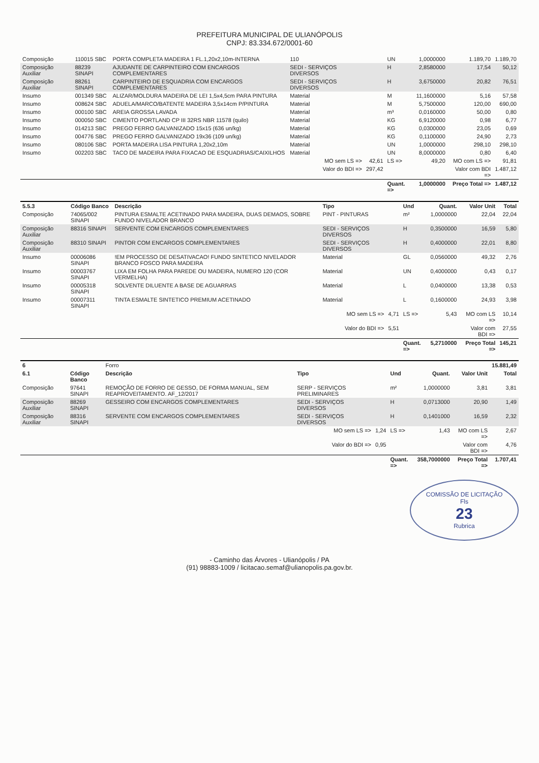PREFEITURA MUNICIPAL DE ULIANÓPOLIS
CNPJ: 83.334.672/0001-60
| Composição | 110015 SBC | PORTA COMPLETA MADEIRA 1 FL.1,20x2,10m-INTERNA | 110 | | UN | 1,0000000 | 1.189,70 | 1.189,70 |
| Composição Auxiliar | 88239 SINAPI | AJUDANTE DE CARPINTEIRO COM ENCARGOS COMPLEMENTARES | SEDI - SERVIÇOS DIVERSOS | | H | 2,8580000 | 17,54 | 50,12 |
| Composição Auxiliar | 88261 SINAPI | CARPINTEIRO DE ESQUADRIA COM ENCARGOS COMPLEMENTARES | SEDI - SERVIÇOS DIVERSOS | | H | 3,6750000 | 20,82 | 76,51 |
| Insumo | 001349 SBC | ALIZAR/MOLDURA MADEIRA DE LEI 1,5x4,5cm PARA PINTURA | Material | | M | 11,1600000 | 5,16 | 57,58 |
| Insumo | 008624 SBC | ADUELA/MARCO/BATENTE MADEIRA 3,5x14cm P/PINTURA | Material | | M | 5,7500000 | 120,00 | 690,00 |
| Insumo | 000100 SBC | AREIA GROSSA LAVADA | Material | | m³ | 0,0160000 | 50,00 | 0,80 |
| Insumo | 000050 SBC | CIMENTO PORTLAND CP III 32RS NBR 11578 (quilo) | Material | | KG | 6,9120000 | 0,98 | 6,77 |
| Insumo | 014213 SBC | PREGO FERRO GALVANIZADO 15x15 (636 un/kg) | Material | | KG | 0,0300000 | 23,05 | 0,69 |
| Insumo | 004776 SBC | PREGO FERRO GALVANIZADO 19x36 (109 un/kg) | Material | | KG | 0,1100000 | 24,90 | 2,73 |
| Insumo | 080106 SBC | PORTA MADEIRA LISA PINTURA 1,20x2,10m | Material | | UN | 1,0000000 | 298,10 | 298,10 |
| Insumo | 002203 SBC | TACO DE MADEIRA PARA FIXACAO DE ESQUADRIAS/CAIXILHOS | Material | | UN | 8,0000000 | 0,80 | 6,40 |
| | | | MO sem LS => | 42,61 | LS => | 49,20 | MO com LS => | 91,81 |
| | | | Valor do BDI => | 297,42 | | | Valor com BDI => | 1.487,12 |
| | | | | | Quant. => | 1,0000000 | Preço Total => | 1.487,12 |
| 5.5.3 | Código Banco | Descrição | Tipo | | Und | Quant. | Valor Unit | Total |
| --- | --- | --- | --- | --- | --- | --- | --- | --- |
| Composição | 74065/002 SINAPI | PINTURA ESMALTE ACETINADO PARA MADEIRA, DUAS DEMAOS, SOBRE FUNDO NIVELADOR BRANCO | PINT - PINTURAS | | m² | 1,0000000 | 22,04 | 22,04 |
| Composição Auxiliar | 88316 SINAPI | SERVENTE COM ENCARGOS COMPLEMENTARES | SEDI - SERVIÇOS DIVERSOS | | H | 0,3500000 | 16,59 | 5,80 |
| Composição Auxiliar | 88310 SINAPI | PINTOR COM ENCARGOS COMPLEMENTARES | SEDI - SERVIÇOS DIVERSOS | | H | 0,4000000 | 22,01 | 8,80 |
| Insumo | 00006086 SINAPI | !EM PROCESSO DE DESATIVACAO! FUNDO SINTETICO NIVELADOR BRANCO FOSCO PARA MADEIRA | Material | | GL | 0,0560000 | 49,32 | 2,76 |
| Insumo | 00003767 SINAPI | LIXA EM FOLHA PARA PAREDE OU MADEIRA, NUMERO 120 (COR VERMELHA) | Material | | UN | 0,4000000 | 0,43 | 0,17 |
| Insumo | 00005318 SINAPI | SOLVENTE DILUENTE A BASE DE AGUARRAS | Material | | L | 0,0400000 | 13,38 | 0,53 |
| Insumo | 00007311 SINAPI | TINTA ESMALTE SINTETICO PREMIUM ACETINADO | Material | | L | 0,1600000 | 24,93 | 3,98 |
| | | | MO sem LS => | 4,71 | LS => | 5,43 | MO com LS => | 10,14 |
| | | | Valor do BDI => | 5,51 | | | Valor com BDI => | 27,55 |
| | | | | | Quant. => | 5,2710000 | Preço Total => | 145,21 |
| 6 | | Forro | | | | | | 15.881,49 |
| 6.1 | Código Banco | Descrição | Tipo | | Und | Quant. | Valor Unit | Total |
| Composição | 97641 SINAPI | REMOÇÃO DE FORRO DE GESSO, DE FORMA MANUAL, SEM REAPROVEITAMENTO. AF_12/2017 | SERP - SERVIÇOS PRELIMINARES | | m² | 1,0000000 | 3,81 | 3,81 |
| Composição Auxiliar | 88269 SINAPI | GESSEIRO COM ENCARGOS COMPLEMENTARES | SEDI - SERVIÇOS DIVERSOS | | H | 0,0713000 | 20,90 | 1,49 |
| Composição Auxiliar | 88316 SINAPI | SERVENTE COM ENCARGOS COMPLEMENTARES | SEDI - SERVIÇOS DIVERSOS | | H | 0,1401000 | 16,59 | 2,32 |
| | | | MO sem LS => | 1,24 | LS => | 1,43 | MO com LS => | 2,67 |
| | | | Valor do BDI => | 0,95 | | | Valor com BDI => | 4,76 |
| | | | | | Quant. => | 358,7000000 | Preço Total => | 1.707,41 |
COMISSÃO DE LICITAÇÃO
Fls
23
Rubrica
- Caminho das Árvores - Ulianópolis / PA
(91) 98883-1009 / licitacao.semaf@ulianopolis.pa.gov.br.